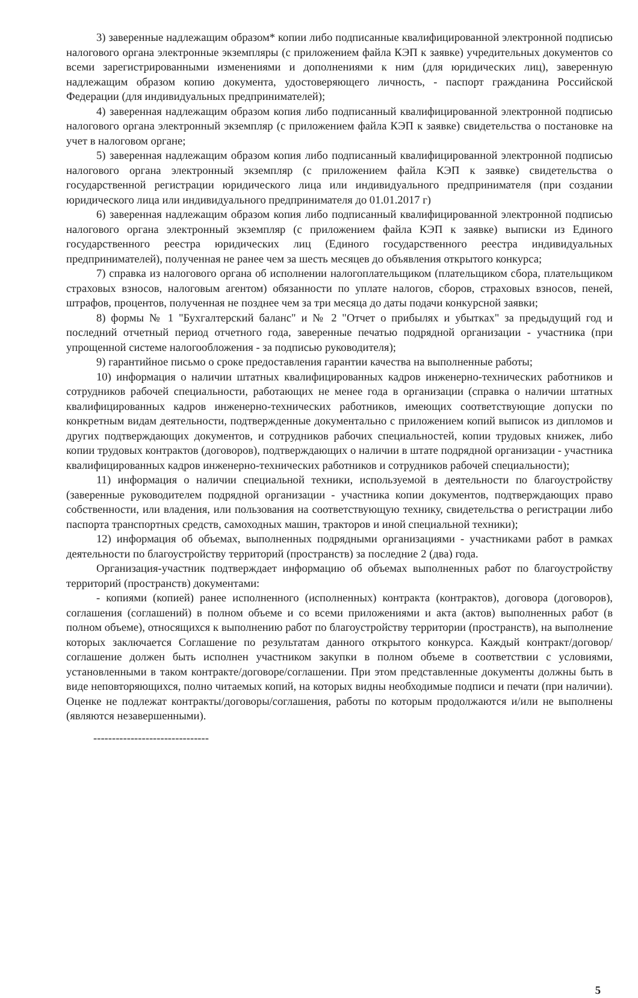3) заверенные надлежащим образом* копии либо подписанные квалифицированной электронной подписью налогового органа электронные экземпляры (с приложением файла КЭП к заявке) учредительных документов со всеми зарегистрированными изменениями и дополнениями к ним (для юридических лиц), заверенную надлежащим образом копию документа, удостоверяющего личность, - паспорт гражданина Российской Федерации (для индивидуальных предпринимателей);
4) заверенная надлежащим образом копия либо подписанный квалифицированной электронной подписью налогового органа электронный экземпляр (с приложением файла КЭП к заявке) свидетельства о постановке на учет в налоговом органе;
5) заверенная надлежащим образом копия либо подписанный квалифицированной электронной подписью налогового органа электронный экземпляр (с приложением файла КЭП к заявке) свидетельства о государственной регистрации юридического лица или индивидуального предпринимателя (при создании юридического лица или индивидуального предпринимателя до 01.01.2017 г)
6) заверенная надлежащим образом копия либо подписанный квалифицированной электронной подписью налогового органа электронный экземпляр (с приложением файла КЭП к заявке) выписки из Единого государственного реестра юридических лиц (Единого государственного реестра индивидуальных предпринимателей), полученная не ранее чем за шесть месяцев до объявления открытого конкурса;
7) справка из налогового органа об исполнении налогоплательщиком (плательщиком сбора, плательщиком страховых взносов, налоговым агентом) обязанности по уплате налогов, сборов, страховых взносов, пеней, штрафов, процентов, полученная не позднее чем за три месяца до даты подачи конкурсной заявки;
8) формы № 1 "Бухгалтерский баланс" и № 2 "Отчет о прибылях и убытках" за предыдущий год и последний отчетный период отчетного года, заверенные печатью подрядной организации - участника (при упрощенной системе налогообложения - за подписью руководителя);
9) гарантийное письмо о сроке предоставления гарантии качества на выполненные работы;
10) информация о наличии штатных квалифицированных кадров инженерно-технических работников и сотрудников рабочей специальности, работающих не менее года в организации (справка о наличии штатных квалифицированных кадров инженерно-технических работников, имеющих соответствующие допуски по конкретным видам деятельности, подтвержденные документально с приложением копий выписок из дипломов и других подтверждающих документов, и сотрудников рабочих специальностей, копии трудовых книжек, либо копии трудовых контрактов (договоров), подтверждающих о наличии в штате подрядной организации - участника квалифицированных кадров инженерно-технических работников и сотрудников рабочей специальности);
11) информация о наличии специальной техники, используемой в деятельности по благоустройству (заверенные руководителем подрядной организации - участника копии документов, подтверждающих право собственности, или владения, или пользования на соответствующую технику, свидетельства о регистрации либо паспорта транспортных средств, самоходных машин, тракторов и иной специальной техники);
12) информация об объемах, выполненных подрядными организациями - участниками работ в рамках деятельности по благоустройству территорий (пространств) за последние 2 (два) года.
Организация-участник подтверждает информацию об объемах выполненных работ по благоустройству территорий (пространств) документами:
- копиями (копией) ранее исполненного (исполненных) контракта (контрактов), договора (договоров), соглашения (соглашений) в полном объеме и со всеми приложениями и акта (актов) выполненных работ (в полном объеме), относящихся к выполнению работ по благоустройству территории (пространств), на выполнение которых заключается Соглашение по результатам данного открытого конкурса. Каждый контракт/договор/соглашение должен быть исполнен участником закупки в полном объеме в соответствии с условиями, установленными в таком контракте/договоре/соглашении. При этом представленные документы должны быть в виде неповторяющихся, полно читаемых копий, на которых видны необходимые подписи и печати (при наличии). Оценке не подлежат контракты/договоры/соглашения, работы по которым продолжаются и/или не выполнены (являются незавершенными).
-------------------------------
5